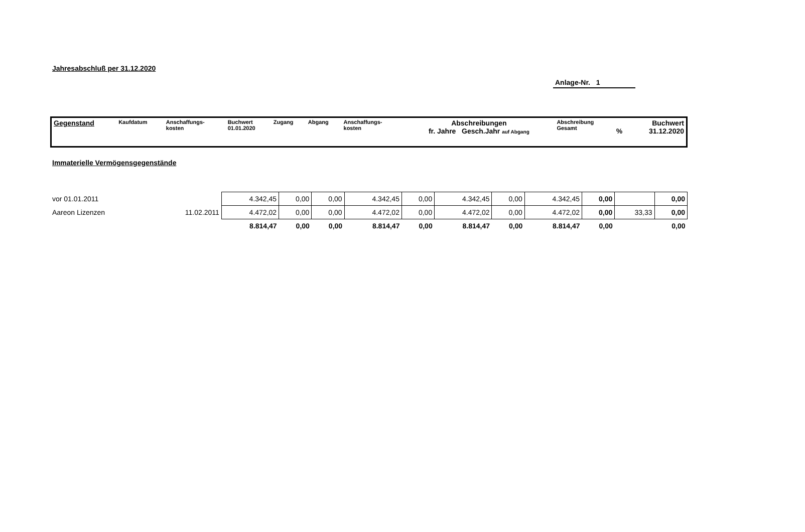Jahresabschluß per 31.12.2020
Anlage-Nr. 1
| Gegenstand | Kaufdatum | Anschaffungs- kosten | Buchwert 01.01.2020 | Zugang | Abgang | Anschaffungs- kosten | Abschreibungen fr. Jahre Gesch.Jahr auf Abgang | Abschreibung Gesamt | % | Buchwert 31.12.2020 |
Immaterielle Vermögensgegenstände
| vor 01.01.2011 | | 4.342,45 | 0,00 | 0,00 | 4.342,45 | 0,00 | 4.342,45 | 0,00 | 4.342,45 | 0,00 | | 0,00 |
| Aareon Lizenzen | 11.02.2011 | 4.472,02 | 0,00 | 0,00 | 4.472,02 | 0,00 | 4.472,02 | 0,00 | 4.472,02 | 0,00 | 33,33 | 0,00 |
| | | 8.814,47 | 0,00 | 0,00 | 8.814,47 | 0,00 | 8.814,47 | 0,00 | 8.814,47 | 0,00 | | 0,00 |